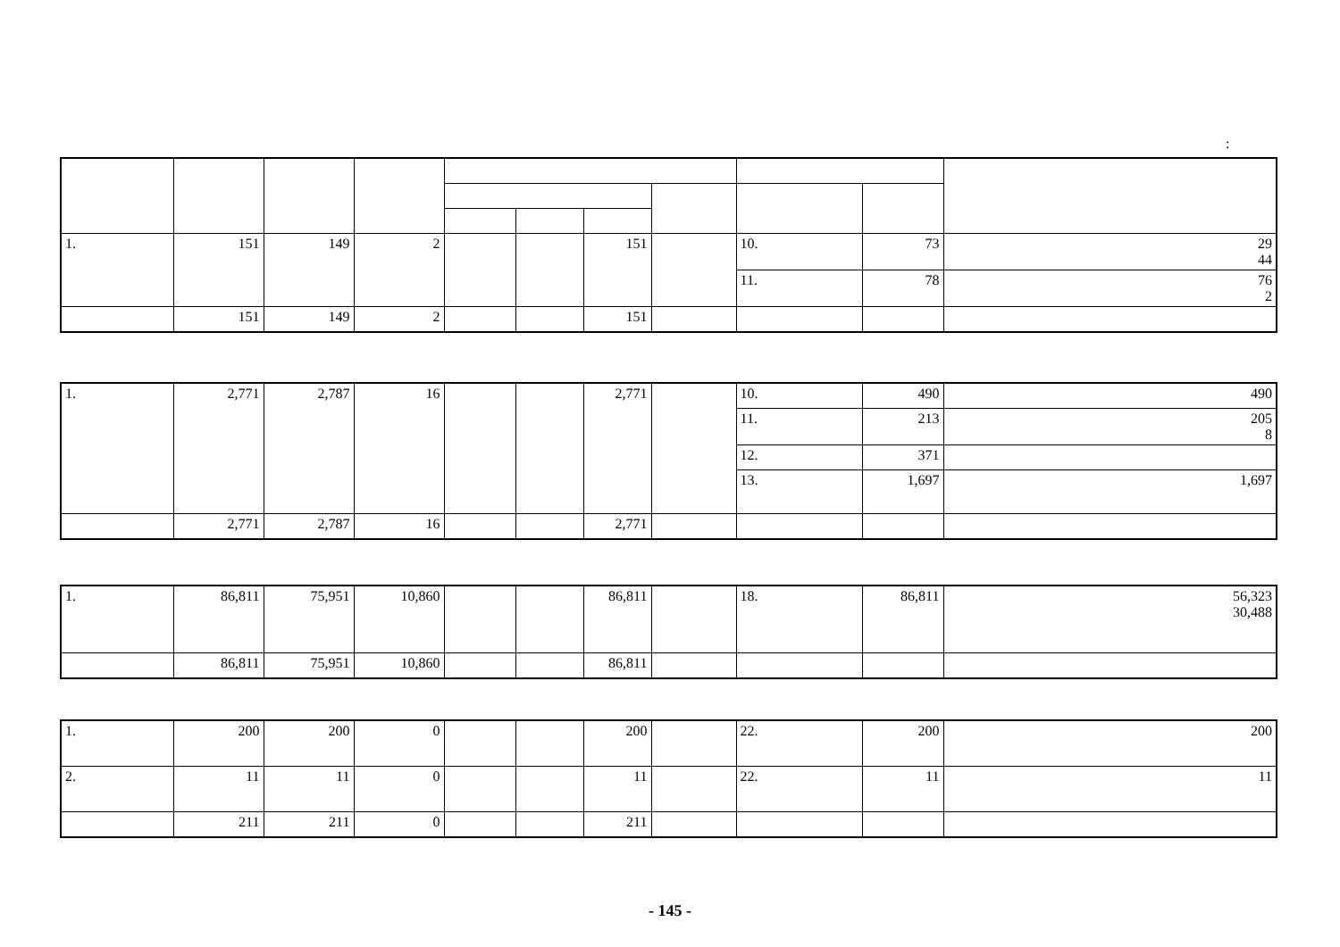:
| 1. | 151 | 149 | 2 | | | 151 | | 10. | 73 | 29 44 |
| | | | | | | | | 11. | 78 | 76 2 |
| | 151 | 149 | 2 | | | 151 | | | | |
| 1. | 2,771 | 2,787 | 16 | | | 2,771 | | 10. | 490 | 490 |
| | | | | | | | | 11. | 213 | 205 8 |
| | | | | | | | | 12. | 371 | |
| | | | | | | | | 13. | 1,697 | 1,697 |
| | 2,771 | 2,787 | 16 | | | 2,771 | | | | |
| 1. | 86,811 | 75,951 | 10,860 | | | 86,811 | | 18. | 86,811 | 56,323 30,488 |
| | 86,811 | 75,951 | 10,860 | | | 86,811 | | | | |
| 1. | 200 | 200 | 0 | | | 200 | | 22. | 200 | 200 |
| 2. | 11 | 11 | 0 | | | 11 | | 22. | 11 | 11 |
| | 211 | 211 | 0 | | | 211 | | | | |
- 145 -